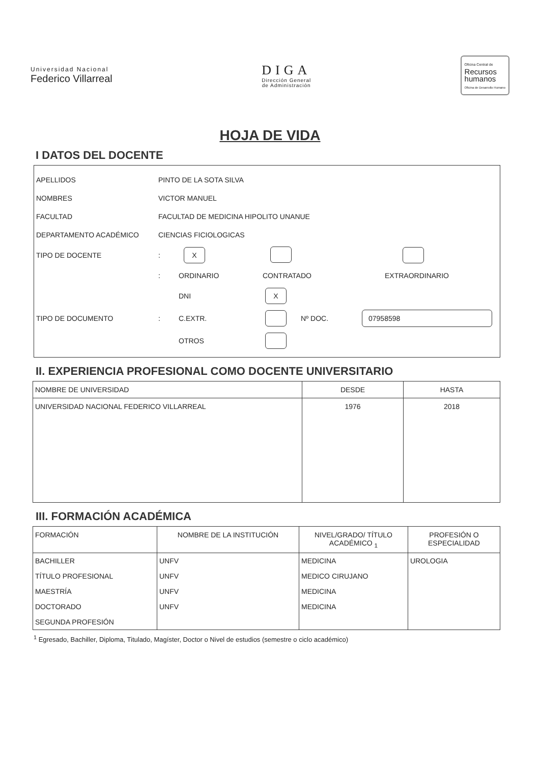Universidad Nacional
Federico Villarreal
DIGA
Dirección General
de Administración
Oficina Central de
Recursos
humanos
Oficina de Desarrollo Humano
HOJA DE VIDA
I DATOS DEL DOCENTE
APELLIDOS PINTO DE LA SOTA SILVA
NOMBRES VICTOR MANUEL
FACULTAD FACULTAD DE MEDICINA HIPOLITO UNANUE
DEPARTAMENTO ACADÉMICO CIENCIAS FICIOLOGICAS
TIPO DE DOCENTE: X
: ORDINARIO CONTRATADO EXTRAORDINARIO
DNI X
TIPO DE DOCUMENTO: C.EXTR. Nº DOC. 07958598
OTROS
II. EXPERIENCIA PROFESIONAL COMO DOCENTE UNIVERSITARIO
| NOMBRE DE UNIVERSIDAD | DESDE | HASTA |
| --- | --- | --- |
| UNIVERSIDAD NACIONAL FEDERICO VILLARREAL | 1976 | 2018 |
III. FORMACIÓN ACADÉMICA
| FORMACIÓN | NOMBRE DE LA INSTITUCIÓN | NIVEL/GRADO/ TÍTULO ACADÉMICO <sub>1</sub> | PROFESIÓN O ESPECIALIDAD |
| --- | --- | --- | --- |
| BACHILLER | UNFV | MEDICINA | UROLOGIA |
| TÍTULO PROFESIONAL | UNFV | MEDICO CIRUJANO | |
| MAESTRÍA | UNFV | MEDICINA | |
| DOCTORADO | UNFV | MEDICINA | |
| SEGUNDA PROFESIÓN | | | |
<sup>1</sup> Egresado, Bachiller, Diploma, Titulado, Magíster, Doctor o Nivel de estudios (semestre o ciclo académico)